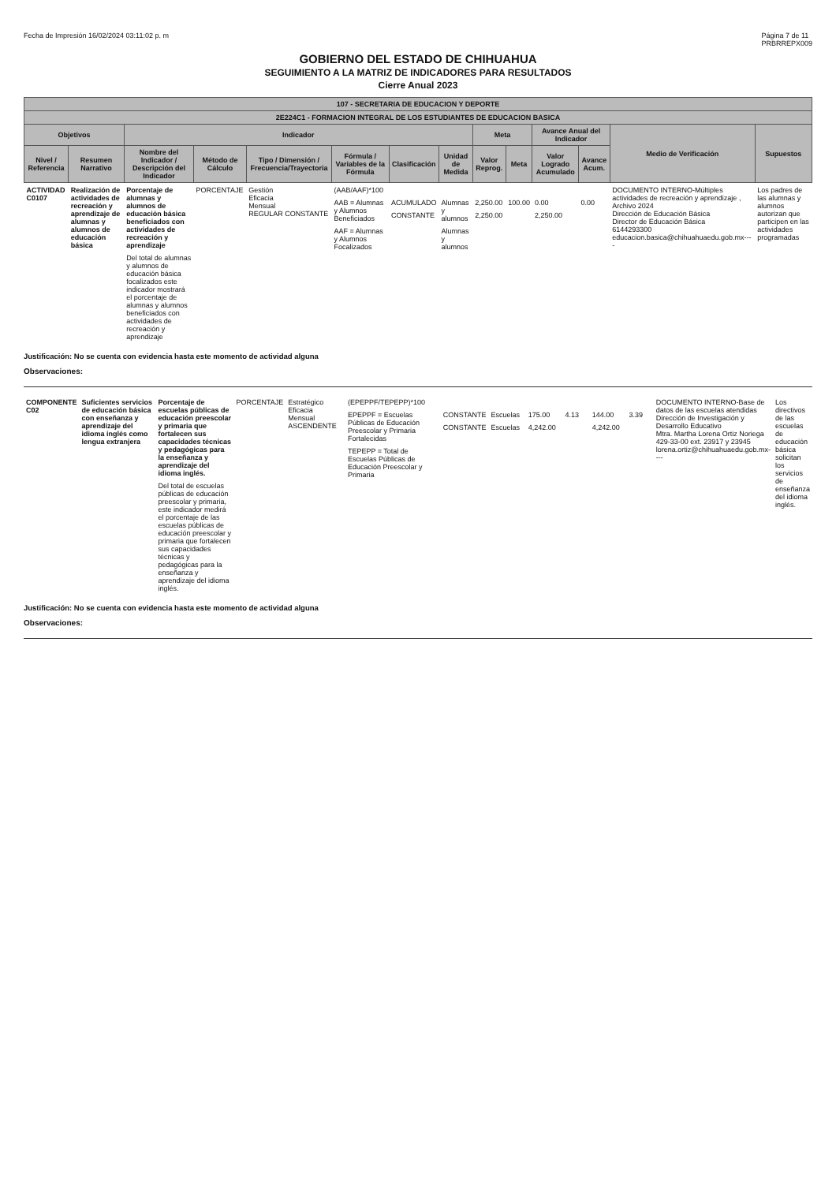Fecha de Impresión 16/02/2024 03:11:02 p. m Página 7 de 11
PRBRREPX009
GOBIERNO DEL ESTADO DE CHIHUAHUA
SEGUIMIENTO A LA MATRIZ DE INDICADORES PARA RESULTADOS
Cierre Anual 2023
| 107 - SECRETARIA DE EDUCACION Y DEPORTE | | | | | | | | | | | | | |
| --- | --- | --- | --- | --- | --- | --- | --- | --- | --- | --- | --- | --- | --- |
| 2E224C1 - FORMACION INTEGRAL DE LOS ESTUDIANTES DE EDUCACION BASICA | | | | | | | | | | | | | |
| Objetivos | | Indicador | | | | | | Meta | | Avance Anual del Indicador | | Medio de Verificación | Supuestos |
| Nivel / Referencia | Resumen Narrativo | Nombre del Indicador / Descripción del Indicador | Método de Cálculo | Tipo / Dimensión / Frecuencia/Trayectoria | Fórmula / Variables de la Fórmula | Clasificación | Unidad de Medida | Valor Reprog. | Meta | Valor Logrado Acumulado | Avance Acum. | | |
| ACTIVIDAD C0107 | Realización de actividades de recreación y aprendizaje de alumnas y alumnos de educación básica | Porcentaje de alumnas y alumnos de educación básica beneficiados con actividades de recreación y aprendizaje Del total de alumnas y alumnos de educación básica focalizados este indicador mostrará el porcentaje de alumnas y alumnos beneficiados con actividades de recreación y aprendizaje | PORCENTAJE | Gestión Eficacia Mensual REGULAR CONSTANTE | (AAB/AAF)*100 AAB = Alumnas y Alumnos Beneficiados AAF = Alumnas y Alumnos Focalizados | ACUMULADO CONSTANTE | Alumnas y alumnos Alumnas y alumnos | 2,250.00 2,250.00 | 100.00 | 0.00 2,250.00 | 0.00 | DOCUMENTO INTERNO-Múltiples actividades de recreación y aprendizaje , Archivo 2024 Dirección de Educación Básica Director de Educación Básica 6144293300 educacion.basica@chihuahuaedu.gob.mx---- | Los padres de las alumnas y alumnos autorizan que participen en las actividades programadas |
Justificación: No se cuenta con evidencia hasta este momento de actividad alguna
Observaciones:
| COMPONENTE C02 | Suficientes servicios de educación básica con enseñanza y aprendizaje del idioma inglés como lengua extranjera | Porcentaje de escuelas públicas de educación preescolar y primaria que fortalecen sus capacidades técnicas y pedagógicas para la enseñanza y aprendizaje del idioma inglés. Del total de escuelas públicas de educación preescolar y primaria, este indicador medirá el porcentaje de las escuelas públicas de educación preescolar y primaria que fortalecen sus capacidades técnicas y pedagógicas para la enseñanza y aprendizaje del idioma inglés. | PORCENTAJE | Estratégico Eficacia Mensual ASCENDENTE | (EPEPPF/TEPEPP)*100 EPEPPF = Escuelas Públicas de Educación Preescolar y Primaria Fortalecidas TEPEPP = Total de Escuelas Públicas de Educación Preescolar y Primaria | CONSTANTE CONSTANTE | Escuelas Escuelas | 175.00 4,242.00 | 4.13 | 144.00 4,242.00 | 3.39 | DOCUMENTO INTERNO-Base de datos de las escuelas atendidas Dirección de Investigación y Desarrollo Educativo Mtra. Martha Lorena Ortiz Noriega 429-33-00 ext. 23917 y 23945 lorena.ortiz@chihuahuaedu.gob.mx---- | Los directivos de las escuelas de educación básica solicitan los servicios de enseñanza del idioma inglés. |
Justificación: No se cuenta con evidencia hasta este momento de actividad alguna
Observaciones: